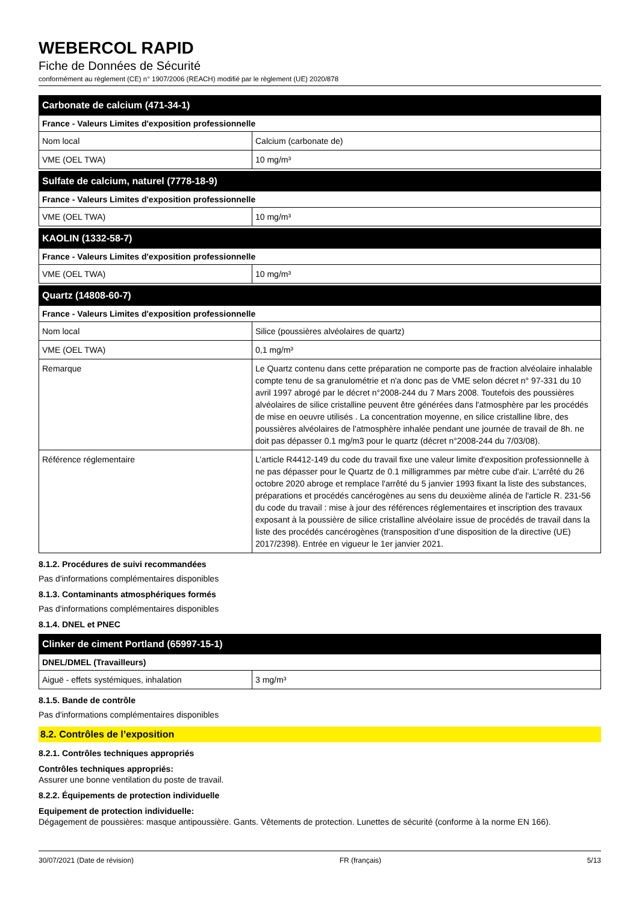WEBERCOL RAPID
Fiche de Données de Sécurité
conformément au règlement (CE) n° 1907/2006 (REACH) modifié par le règlement (UE) 2020/878
| Carbonate de calcium (471-34-1) | |
| --- | --- |
| France - Valeurs Limites d'exposition professionnelle | |
| Nom local | Calcium (carbonate de) |
| VME (OEL TWA) | 10 mg/m³ |
| Sulfate de calcium, naturel (7778-18-9) | |
| --- | --- |
| France - Valeurs Limites d'exposition professionnelle | |
| VME (OEL TWA) | 10 mg/m³ |
| KAOLIN (1332-58-7) | |
| --- | --- |
| France - Valeurs Limites d'exposition professionnelle | |
| VME (OEL TWA) | 10 mg/m³ |
| Quartz (14808-60-7) | |
| --- | --- |
| France - Valeurs Limites d'exposition professionnelle | |
| Nom local | Silice (poussières alvéolaires de quartz) |
| VME (OEL TWA) | 0,1 mg/m³ |
| Remarque | Le Quartz contenu dans cette préparation ne comporte pas de fraction alvéolaire inhalable compte tenu de sa granulométrie et n'a donc pas de VME selon décret n° 97-331 du 10 avril 1997 abrogé par le décret n°2008-244 du 7 Mars 2008. Toutefois des poussières alvéolaires de silice cristalline peuvent être générées dans l'atmosphère par les procédés de mise en oeuvre utilisés . La concentration moyenne, en silice cristalline libre, des poussières alvéolaires de l'atmosphère inhalée pendant une journée de travail de 8h. ne doit pas dépasser 0.1 mg/m3 pour le quartz (décret n°2008-244 du 7/03/08). |
| Référence réglementaire | L’article R4412-149 du code du travail fixe une valeur limite d'exposition professionnelle à ne pas dépasser pour le Quartz de 0.1 milligrammes par mètre cube d'air. L'arrêté du 26 octobre 2020 abroge et remplace l'arrêté du 5 janvier 1993 fixant la liste des substances, préparations et procédés cancérogènes au sens du deuxième alinéa de l'article R. 231-56 du code du travail : mise à jour des références réglementaires et inscription des travaux exposant à la poussière de silice cristalline alvéolaire issue de procédés de travail dans la liste des procédés cancérogènes (transposition d’une disposition de la directive (UE) 2017/2398). Entrée en vigueur le 1er janvier 2021. |
8.1.2. Procédures de suivi recommandées
Pas d'informations complémentaires disponibles
8.1.3. Contaminants atmosphériques formés
Pas d'informations complémentaires disponibles
8.1.4. DNEL et PNEC
| Clinker de ciment Portland (65997-15-1) | |
| --- | --- |
| DNEL/DMEL (Travailleurs) | |
| Aiguë - effets systémiques, inhalation | 3 mg/m³ |
8.1.5. Bande de contrôle
Pas d'informations complémentaires disponibles
8.2. Contrôles de l’exposition
8.2.1. Contrôles techniques appropriés
Contrôles techniques appropriés:
Assurer une bonne ventilation du poste de travail.
8.2.2. Équipements de protection individuelle
Equipement de protection individuelle:
Dégagement de poussières: masque antipoussière. Gants. Vêtements de protection. Lunettes de sécurité (conforme à la norme EN 166).
30/07/2021 (Date de révision) FR (français) 5/13